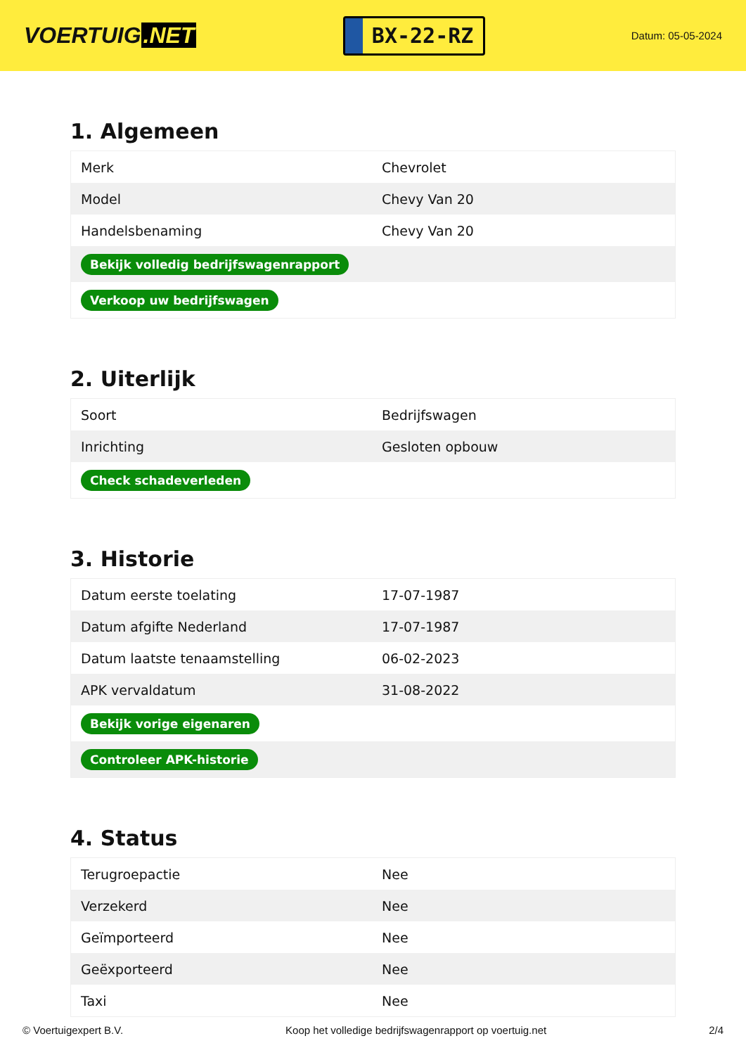VOERTUIG.NET
BX-22-RZ
Datum: 05-05-2024
1. Algemeen
| Merk | Chevrolet |
| Model | Chevy Van 20 |
| Handelsbenaming | Chevy Van 20 |
| Bekijk volledig bedrijfswagenrapport | |
| Verkoop uw bedrijfswagen | |
2. Uiterlijk
| Soort | Bedrijfswagen |
| Inrichting | Gesloten opbouw |
| Check schadeverleden | |
3. Historie
| Datum eerste toelating | 17-07-1987 |
| Datum afgifte Nederland | 17-07-1987 |
| Datum laatste tenaamstelling | 06-02-2023 |
| APK vervaldatum | 31-08-2022 |
| Bekijk vorige eigenaren | |
| Controleer APK-historie | |
4. Status
| Terugroepactie | Nee |
| Verzekerd | Nee |
| Geïmporteerd | Nee |
| Geëxporteerd | Nee |
| Taxi | Nee |
© Voertuigexpert B.V. Koop het volledige bedrijfswagenrapport op voertuig.net 2/4